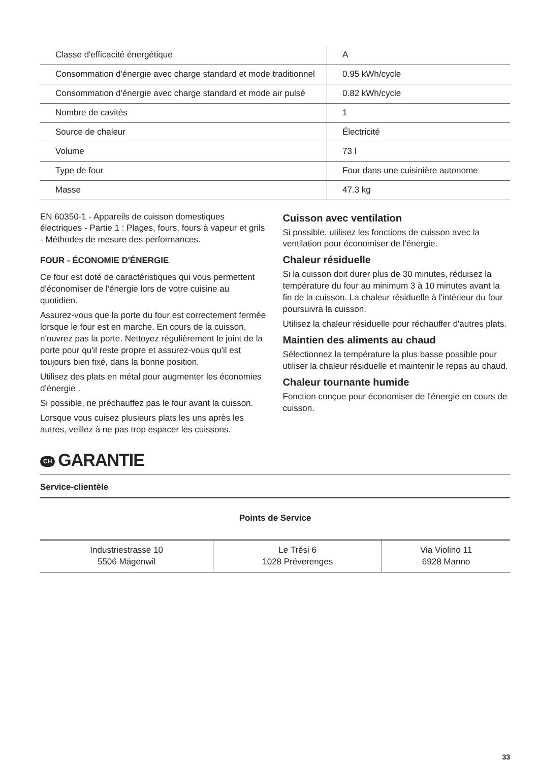| Classe d'efficacité énergétique | A |
| Consommation d'énergie avec charge standard et mode traditionnel | 0.95 kWh/cycle |
| Consommation d'énergie avec charge standard et mode air pulsé | 0.82 kWh/cycle |
| Nombre de cavités | 1 |
| Source de chaleur | Électricité |
| Volume | 73 l |
| Type de four | Four dans une cuisinière autonome |
| Masse | 47.3 kg |
EN 60350-1 - Appareils de cuisson domestiques électriques - Partie 1 : Plages, fours, fours à vapeur et grils - Méthodes de mesure des performances.
FOUR - ÉCONOMIE D'ÉNERGIE
Ce four est doté de caractéristiques qui vous permettent d'économiser de l'énergie lors de votre cuisine au quotidien.
Assurez-vous que la porte du four est correctement fermée lorsque le four est en marche. En cours de la cuisson, n'ouvrez pas la porte. Nettoyez régulièrement le joint de la porte pour qu'il reste propre et assurez-vous qu'il est toujours bien fixé, dans la bonne position.
Utilisez des plats en métal pour augmenter les économies d'énergie .
Si possible, ne préchauffez pas le four avant la cuisson.
Lorsque vous cuisez plusieurs plats les uns après les autres, veillez à ne pas trop espacer les cuissons.
Cuisson avec ventilation
Si possible, utilisez les fonctions de cuisson avec la ventilation pour économiser de l'énergie.
Chaleur résiduelle
Si la cuisson doit durer plus de 30 minutes, réduisez la température du four au minimum 3 à 10 minutes avant la fin de la cuisson. La chaleur résiduelle à l'intérieur du four poursuivra la cuisson.
Utilisez la chaleur résiduelle pour réchauffer d'autres plats.
Maintien des aliments au chaud
Sélectionnez la température la plus basse possible pour utiliser la chaleur résiduelle et maintenir le repas au chaud.
Chaleur tournante humide
Fonction conçue pour économiser de l'énergie en cours de cuisson.
CH GARANTIE
Service-clientèle
Points de Service
| Industriestrasse 10 5506 Mägenwil | Le Trési 6 1028 Préverenges | Via Violino 11 6928 Manno |
33